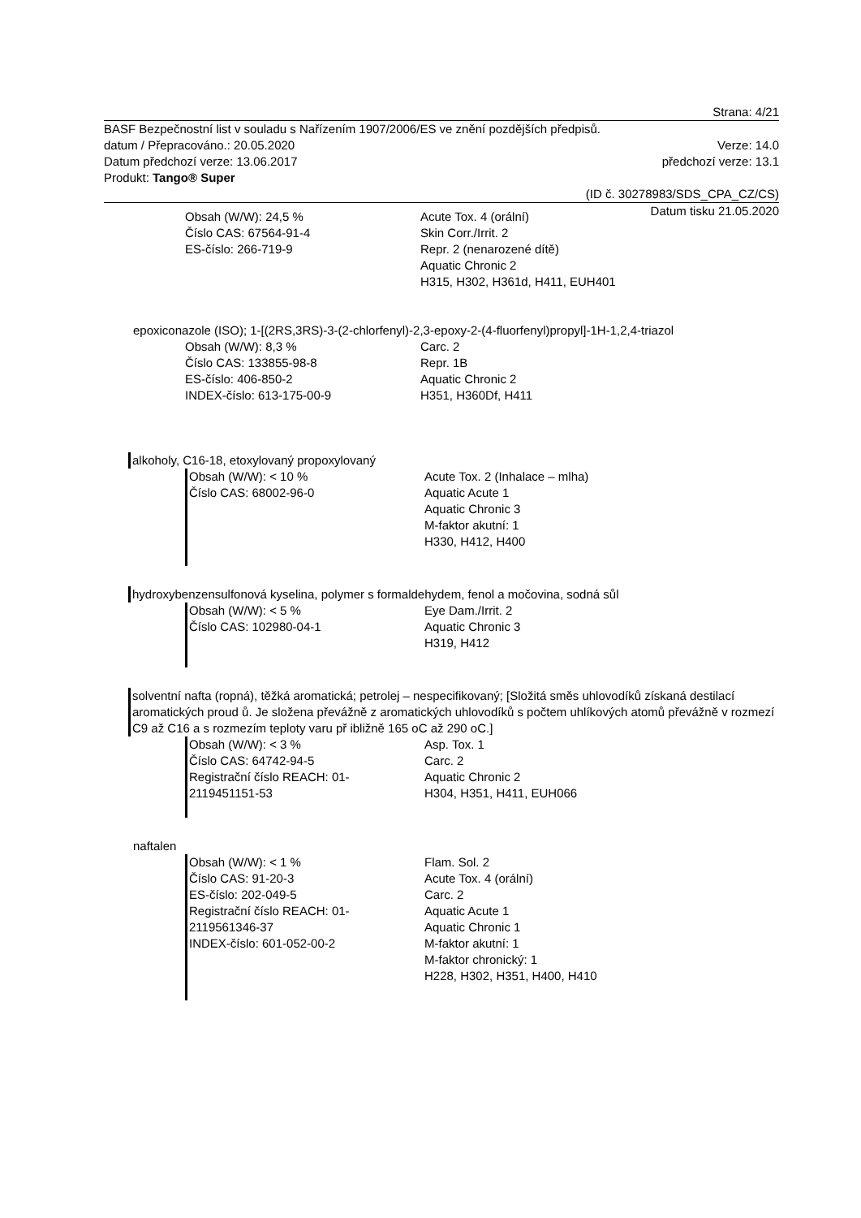Strana: 4/21
BASF Bezpečnostní list v souladu s Nařízením 1907/2006/ES ve znění pozdějších předpisů.
datum / Přepracováno.: 20.05.2020 Verze: 14.0
Datum předchozí verze: 13.06.2017 předchozí verze: 13.1
Produkt: Tango® Super
(ID č. 30278983/SDS_CPA_CZ/CS)
Datum tisku 21.05.2020
Obsah (W/W): 24,5 %
Číslo CAS: 67564-91-4
ES-číslo: 266-719-9
Acute Tox. 4 (orální)
Skin Corr./Irrit. 2
Repr. 2 (nenarozené dítě)
Aquatic Chronic 2
H315, H302, H361d, H411, EUH401
epoxiconazole (ISO); 1-[(2RS,3RS)-3-(2-chlorfenyl)-2,3-epoxy-2-(4-fluorfenyl)propyl]-1H-1,2,4-triazol
Obsah (W/W): 8,3 %
Číslo CAS: 133855-98-8
ES-číslo: 406-850-2
INDEX-číslo: 613-175-00-9
Carc. 2
Repr. 1B
Aquatic Chronic 2
H351, H360Df, H411
alkoholy, C16-18, etoxylovaný propoxylovaný
Obsah (W/W): < 10 %
Číslo CAS: 68002-96-0
Acute Tox. 2 (Inhalace – mlha)
Aquatic Acute 1
Aquatic Chronic 3
M-faktor akutní: 1
H330, H412, H400
hydroxybenzensulfonová kyselina, polymer s formaldehydem, fenol a močovina, sodná sůl
Obsah (W/W): < 5 %
Číslo CAS: 102980-04-1
Eye Dam./Irrit. 2
Aquatic Chronic 3
H319, H412
solventní nafta (ropná), těžká aromatická; petrolej – nespecifikovaný; [Složitá směs uhlovodíků získaná destilací aromatických proud ů. Je složena převážně z aromatických uhlovodíků s počtem uhlíkových atomů převážně v rozmezí C9 až C16 a s rozmezím teploty varu př ibližně 165 oC až 290 oC.]
Obsah (W/W): < 3 %
Číslo CAS: 64742-94-5
Registrační číslo REACH: 01-
2119451151-53
Asp. Tox. 1
Carc. 2
Aquatic Chronic 2
H304, H351, H411, EUH066
naftalen
Obsah (W/W): < 1 %
Číslo CAS: 91-20-3
ES-číslo: 202-049-5
Registrační číslo REACH: 01-
2119561346-37
INDEX-číslo: 601-052-00-2
Flam. Sol. 2
Acute Tox. 4 (orální)
Carc. 2
Aquatic Acute 1
Aquatic Chronic 1
M-faktor akutní: 1
M-faktor chronický: 1
H228, H302, H351, H400, H410